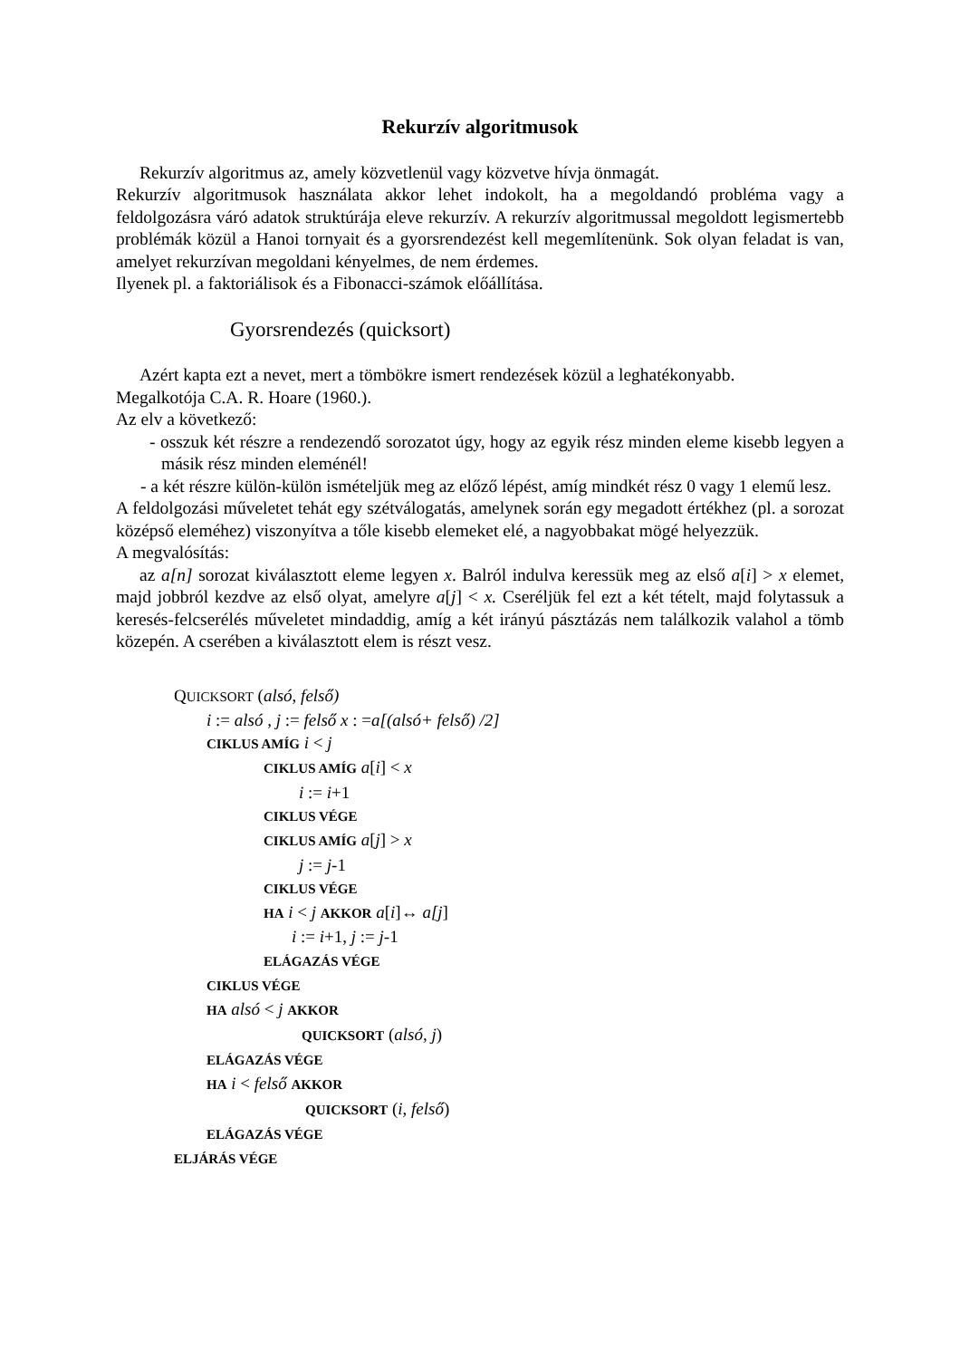Rekurzív algoritmusok
Rekurzív algoritmus az, amely közvetlenül vagy közvetve hívja önmagát.
Rekurzív algoritmusok használata akkor lehet indokolt, ha a megoldandó probléma vagy a feldolgozásra váró adatok struktúrája eleve rekurzív. A rekurzív algoritmussal megoldott legismertebb problémák közül a Hanoi tornyait és a gyorsrendezést kell megemlítenünk. Sok olyan feladat is van, amelyet rekurzívan megoldani kényelmes, de nem érdemes.
Ilyenek pl. a faktoriálisok és a Fibonacci-számok előállítása.
Gyorsrendezés (quicksort)
Azért kapta ezt a nevet, mert a tömbökre ismert rendezések közül a leghatékonyabb.
Megalkotója C.A. R. Hoare (1960.).
Az elv a következő:
- osszuk két részre a rendezendő sorozatot úgy, hogy az egyik rész minden eleme kisebb legyen a másik rész minden eleménél!
- a két részre külön-külön ismételjük meg az előző lépést, amíg mindkét rész 0 vagy 1 elemű lesz.
A feldolgozási műveletet tehát egy szétválogatás, amelynek során egy megadott értékhez (pl. a sorozat középső eleméhez) viszonyítva a tőle kisebb elemeket elé, a nagyobbakat mögé helyezzük.
A megvalósítás:
az a[n] sorozat kiválasztott eleme legyen x. Balról indulva keressük meg az első a[i] > x elemet, majd jobbról kezdve az első olyat, amelyre a[j] < x. Cseréljük fel ezt a két tételt, majd folytassuk a keresés-felcserélés műveletet mindaddig, amíg a két irányú pásztázás nem találkozik valahol a tömb közepén. A cserében a kiválasztott elem is részt vesz.
QUICKSORT (alsó, felső)
i := alsó , j := felső x : =a[(alsó+ felső) /2]
CIKLUS AMÍG i < j
CIKLUS AMÍG a[i] < x
i := i+1
CIKLUS VÉGE
CIKLUS AMÍG a[j] > x
j := j-1
CIKLUS VÉGE
HA i < j AKKOR a[i]↔ a[j]
i := i+1, j := j-1
ELÁGAZÁS VÉGE
CIKLUS VÉGE
HA alsó < j AKKOR
QUICKSORT (alsó, j)
ELÁGAZÁS VÉGE
HA i < felső AKKOR
QUICKSORT (i, felső)
ELÁGAZÁS VÉGE
ELJÁRÁS VÉGE